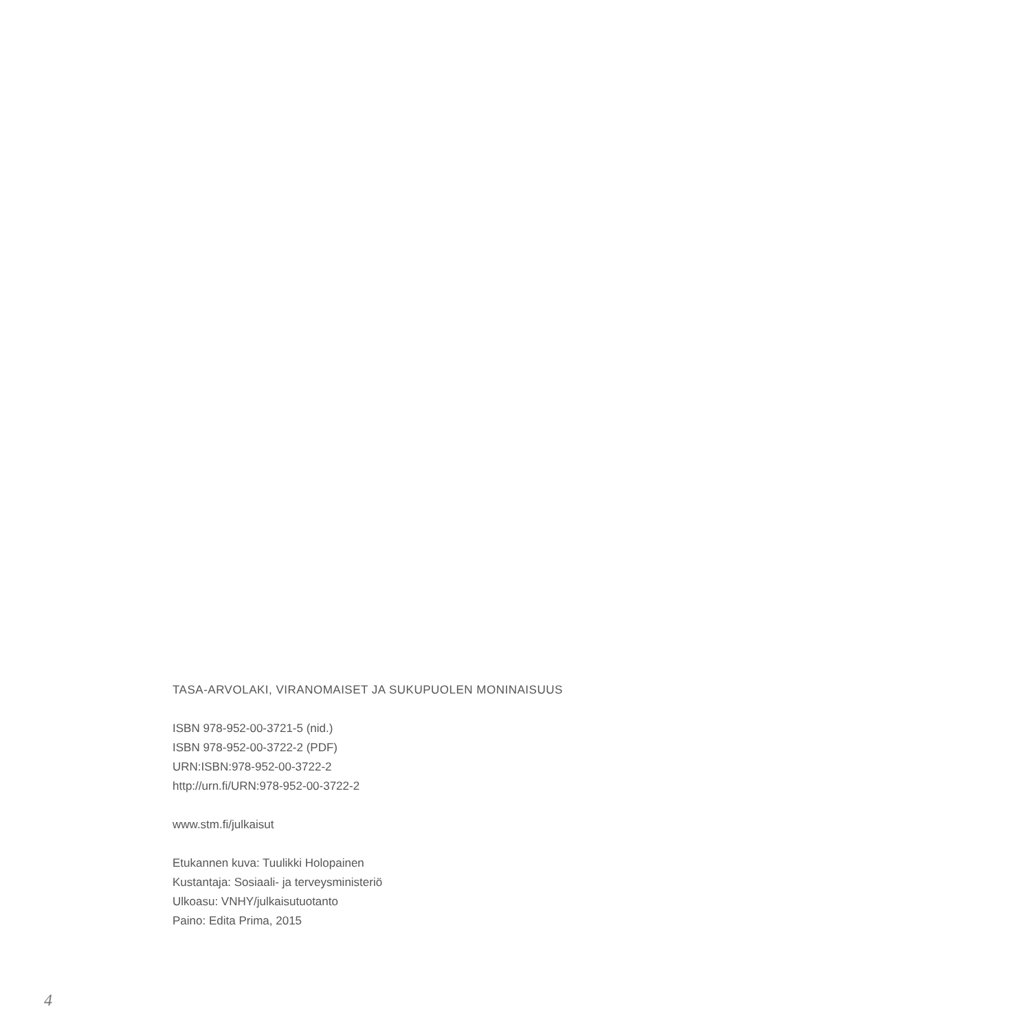TASA-ARVOLAKI, VIRANOMAISET JA SUKUPUOLEN MONINAISUUS
ISBN 978-952-00-3721-5 (nid.)
ISBN 978-952-00-3722-2 (PDF)
URN:ISBN:978-952-00-3722-2
http://urn.fi/URN:978-952-00-3722-2
www.stm.fi/julkaisut
Etukannen kuva: Tuulikki Holopainen
Kustantaja: Sosiaali- ja terveysministeriö
Ulkoasu: VNHY/julkaisutuotanto
Paino: Edita Prima, 2015
4